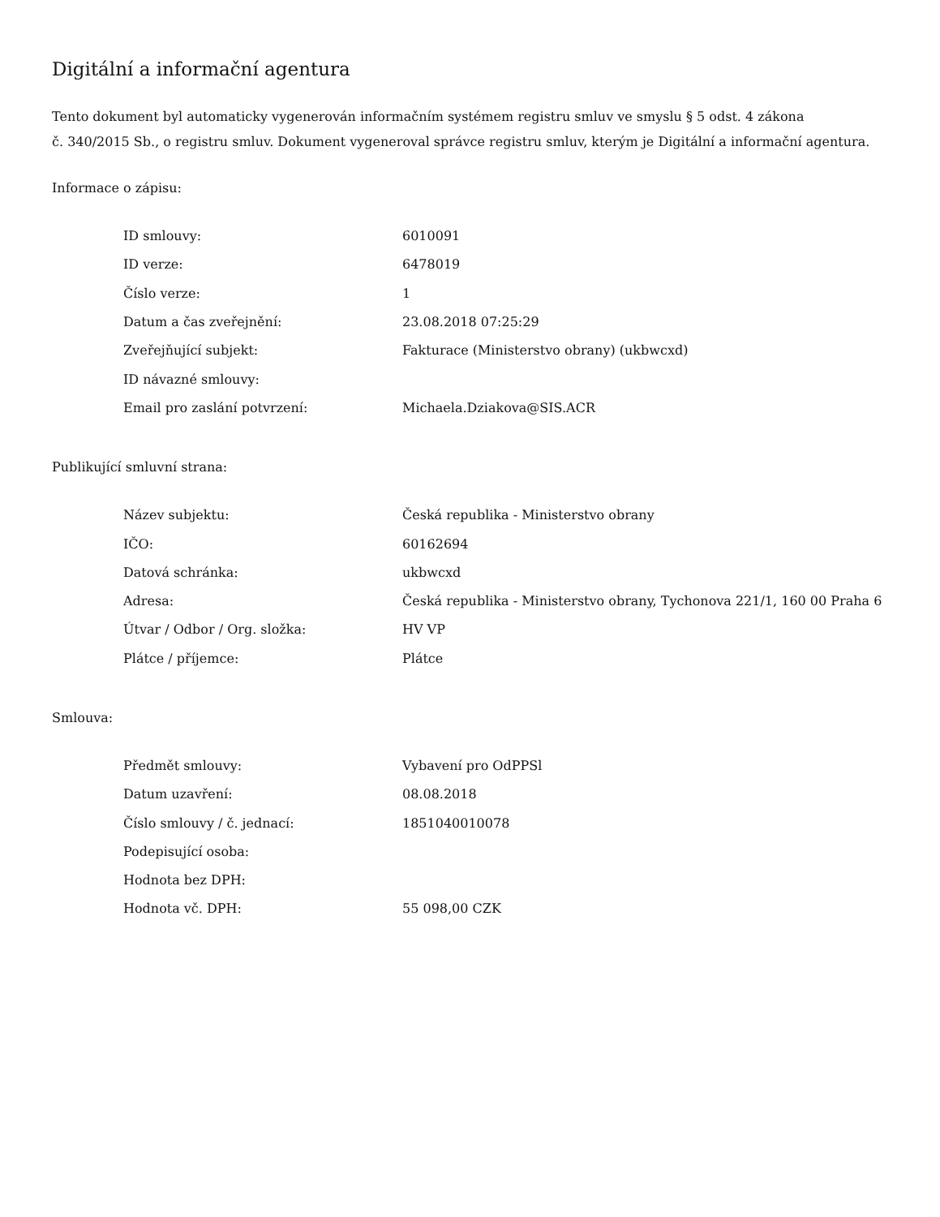Digitální a informační agentura
Tento dokument byl automaticky vygenerován informačním systémem registru smluv ve smyslu § 5 odst. 4 zákona
č. 340/2015 Sb., o registru smluv. Dokument vygeneroval správce registru smluv, kterým je Digitální a informační agentura.
Informace o zápisu:
| ID smlouvy: | 6010091 |
| ID verze: | 6478019 |
| Číslo verze: | 1 |
| Datum a čas zveřejnění: | 23.08.2018 07:25:29 |
| Zveřejňující subjekt: | Fakturace (Ministerstvo obrany) (ukbwcxd) |
| ID návazné smlouvy: | |
| Email pro zaslání potvrzení: | Michaela.Dziakova@SIS.ACR |
Publikující smluvní strana:
| Název subjektu: | Česká republika - Ministerstvo obrany |
| IČO: | 60162694 |
| Datová schránka: | ukbwcxd |
| Adresa: | Česká republika - Ministerstvo obrany, Tychonova 221/1, 160 00 Praha 6 |
| Útvar / Odbor / Org. složka: | HV VP |
| Plátce / příjemce: | Plátce |
Smlouva:
| Předmět smlouvy: | Vybavení pro OdPPSl |
| Datum uzavření: | 08.08.2018 |
| Číslo smlouvy / č. jednací: | 1851040010078 |
| Podepisující osoba: | |
| Hodnota bez DPH: | |
| Hodnota vč. DPH: | 55 098,00 CZK |